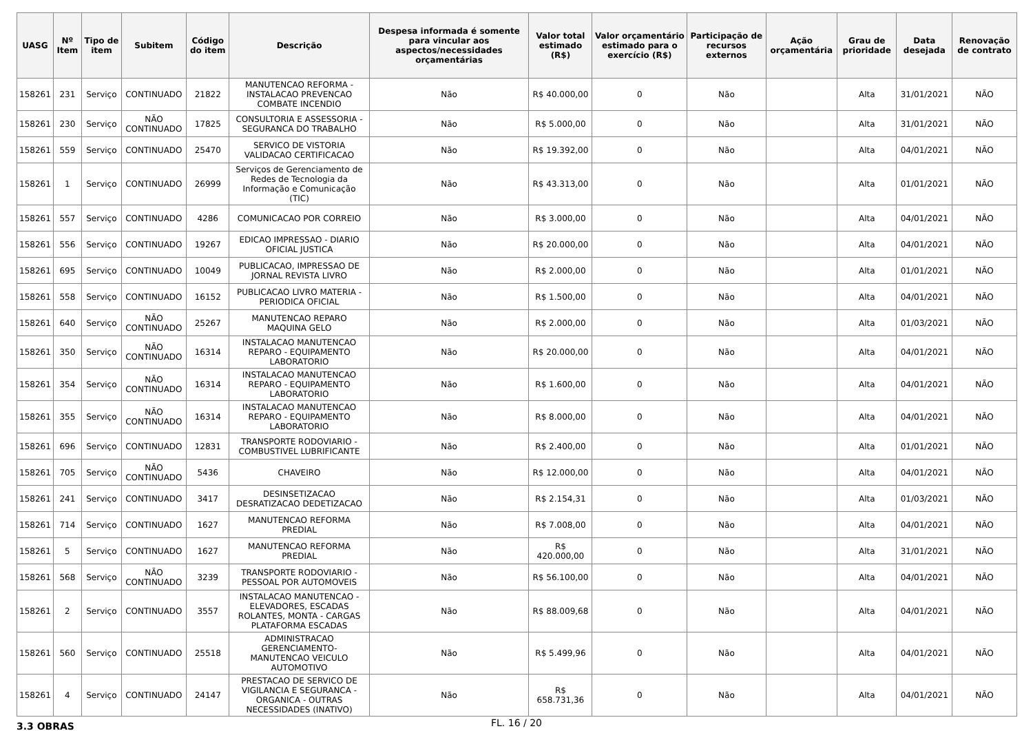| UASG | Nº Item | Tipo de item | Subitem | Código do item | Descrição | Despesa informada é somente para vincular aos aspectos/necessidades orçamentárias | Valor total estimado (R$) | Valor orçamentário estimado para o exercício (R$) | Participação de recursos externos | Ação orçamentária | Grau de prioridade | Data desejada | Renovação de contrato |
| --- | --- | --- | --- | --- | --- | --- | --- | --- | --- | --- | --- | --- | --- |
| 158261 | 231 | Serviço | CONTINUADO | 21822 | MANUTENCAO REFORMA - INSTALACAO PREVENCAO COMBATE INCENDIO | Não | R$ 40.000,00 | 0 | Não | | Alta | 31/01/2021 | NÃO |
| 158261 | 230 | Serviço | NÃO CONTINUADO | 17825 | CONSULTORIA E ASSESSORIA - SEGURANCA DO TRABALHO | Não | R$ 5.000,00 | 0 | Não | | Alta | 31/01/2021 | NÃO |
| 158261 | 559 | Serviço | CONTINUADO | 25470 | SERVICO DE VISTORIA VALIDACAO CERTIFICACAO | Não | R$ 19.392,00 | 0 | Não | | Alta | 04/01/2021 | NÃO |
| 158261 | 1 | Serviço | CONTINUADO | 26999 | Serviços de Gerenciamento de Redes de Tecnologia da Informação e Comunicação (TIC) | Não | R$ 43.313,00 | 0 | Não | | Alta | 01/01/2021 | NÃO |
| 158261 | 557 | Serviço | CONTINUADO | 4286 | COMUNICACAO POR CORREIO | Não | R$ 3.000,00 | 0 | Não | | Alta | 04/01/2021 | NÃO |
| 158261 | 556 | Serviço | CONTINUADO | 19267 | EDICAO IMPRESSAO - DIARIO OFICIAL JUSTICA | Não | R$ 20.000,00 | 0 | Não | | Alta | 04/01/2021 | NÃO |
| 158261 | 695 | Serviço | CONTINUADO | 10049 | PUBLICACAO, IMPRESSAO DE JORNAL REVISTA LIVRO | Não | R$ 2.000,00 | 0 | Não | | Alta | 01/01/2021 | NÃO |
| 158261 | 558 | Serviço | CONTINUADO | 16152 | PUBLICACAO LIVRO MATERIA - PERIODICA OFICIAL | Não | R$ 1.500,00 | 0 | Não | | Alta | 04/01/2021 | NÃO |
| 158261 | 640 | Serviço | NÃO CONTINUADO | 25267 | MANUTENCAO REPARO MAQUINA GELO | Não | R$ 2.000,00 | 0 | Não | | Alta | 01/03/2021 | NÃO |
| 158261 | 350 | Serviço | NÃO CONTINUADO | 16314 | INSTALACAO MANUTENCAO REPARO - EQUIPAMENTO LABORATORIO | Não | R$ 20.000,00 | 0 | Não | | Alta | 04/01/2021 | NÃO |
| 158261 | 354 | Serviço | NÃO CONTINUADO | 16314 | INSTALACAO MANUTENCAO REPARO - EQUIPAMENTO LABORATORIO | Não | R$ 1.600,00 | 0 | Não | | Alta | 04/01/2021 | NÃO |
| 158261 | 355 | Serviço | NÃO CONTINUADO | 16314 | INSTALACAO MANUTENCAO REPARO - EQUIPAMENTO LABORATORIO | Não | R$ 8.000,00 | 0 | Não | | Alta | 04/01/2021 | NÃO |
| 158261 | 696 | Serviço | CONTINUADO | 12831 | TRANSPORTE RODOVIARIO - COMBUSTIVEL LUBRIFICANTE | Não | R$ 2.400,00 | 0 | Não | | Alta | 01/01/2021 | NÃO |
| 158261 | 705 | Serviço | NÃO CONTINUADO | 5436 | CHAVEIRO | Não | R$ 12.000,00 | 0 | Não | | Alta | 04/01/2021 | NÃO |
| 158261 | 241 | Serviço | CONTINUADO | 3417 | DESINSETIZACAO DESRATIZACAO DEDETIZACAO | Não | R$ 2.154,31 | 0 | Não | | Alta | 01/03/2021 | NÃO |
| 158261 | 714 | Serviço | CONTINUADO | 1627 | MANUTENCAO REFORMA PREDIAL | Não | R$ 7.008,00 | 0 | Não | | Alta | 04/01/2021 | NÃO |
| 158261 | 5 | Serviço | CONTINUADO | 1627 | MANUTENCAO REFORMA PREDIAL | Não | R$ 420.000,00 | 0 | Não | | Alta | 31/01/2021 | NÃO |
| 158261 | 568 | Serviço | NÃO CONTINUADO | 3239 | TRANSPORTE RODOVIARIO - PESSOAL POR AUTOMOVEIS | Não | R$ 56.100,00 | 0 | Não | | Alta | 04/01/2021 | NÃO |
| 158261 | 2 | Serviço | CONTINUADO | 3557 | INSTALACAO MANUTENCAO - ELEVADORES, ESCADAS ROLANTES, MONTA - CARGAS PLATAFORMA ESCADAS | Não | R$ 88.009,68 | 0 | Não | | Alta | 04/01/2021 | NÃO |
| 158261 | 560 | Serviço | CONTINUADO | 25518 | ADMINISTRACAO GERENCIAMENTO-MANUTENCAO VEICULO AUTOMOTIVO | Não | R$ 5.499,96 | 0 | Não | | Alta | 04/01/2021 | NÃO |
| 158261 | 4 | Serviço | CONTINUADO | 24147 | PRESTACAO DE SERVICO DE VIGILANCIA E SEGURANCA - ORGANICA - OUTRAS NECESSIDADES (INATIVO) | Não | R$ 658.731,36 | 0 | Não | | Alta | 04/01/2021 | NÃO |
3.3 OBRAS
FL. 16 / 20